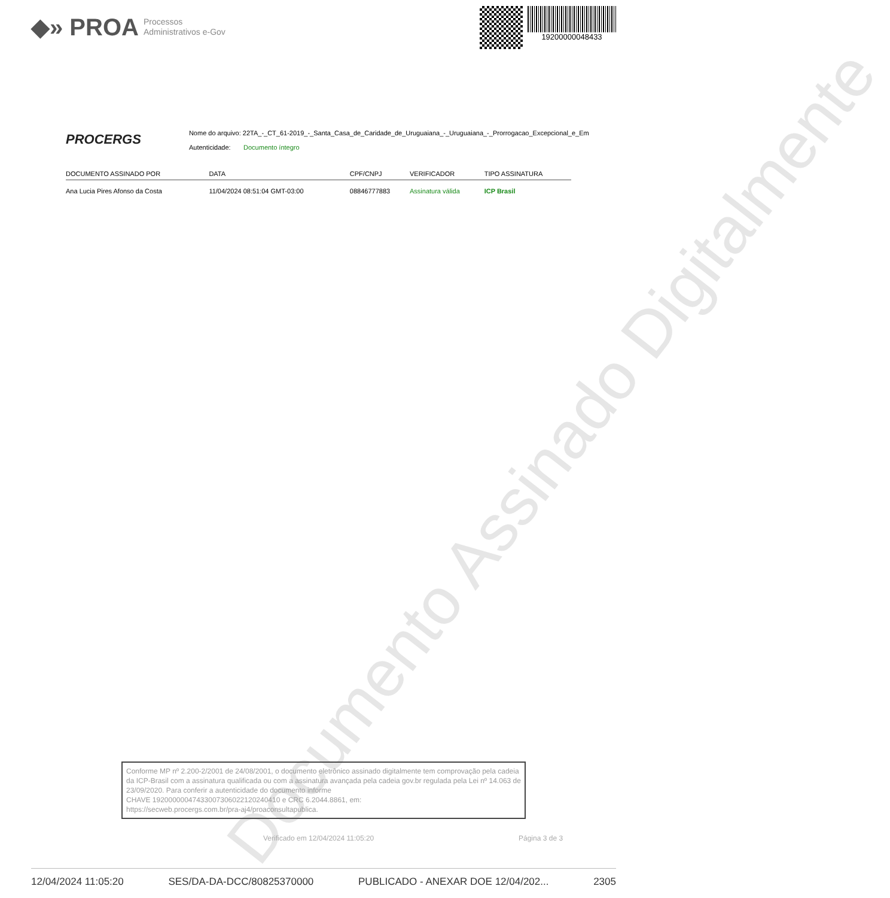◆» PROA Processos
Administrativos e-Gov
19200000048433
PROCERGS
Nome do arquivo: 22TA_-_CT_61-2019_-_Santa_Casa_de_Caridade_de_Uruguaiana_-_Uruguaiana_-_Prorrogacao_Excepcional_e_Em
Autenticidade: Documento íntegro
| DOCUMENTO ASSINADO POR | DATA | CPF/CNPJ | VERIFICADOR | TIPO ASSINATURA |
| --- | --- | --- | --- | --- |
| Ana Lucia Pires Afonso da Costa | 11/04/2024 08:51:04 GMT-03:00 | 08846777883 | Assinatura válida | ICP Brasil |
Documento Assinado Digitalmente
Conforme MP nº 2.200-2/2001 de 24/08/2001, o documento eletrônico assinado digitalmente tem comprovação pela cadeia da ICP-Brasil com a assinatura qualificada ou com a assinatura avançada pela cadeia gov.br regulada pela Lei nº 14.063 de 23/09/2020. Para conferir a autenticidade do documento informe
CHAVE 19200000047433007306022120240410 e CRC 6.2044.8861, em:
https://secweb.procergs.com.br/pra-aj4/proaconsultapublica.
Verificado em 12/04/2024 11:05:20
Página 3 de 3
12/04/2024 11:05:20 SES/DA-DA-DCC/80825370000 PUBLICADO - ANEXAR DOE 12/04/202... 2305